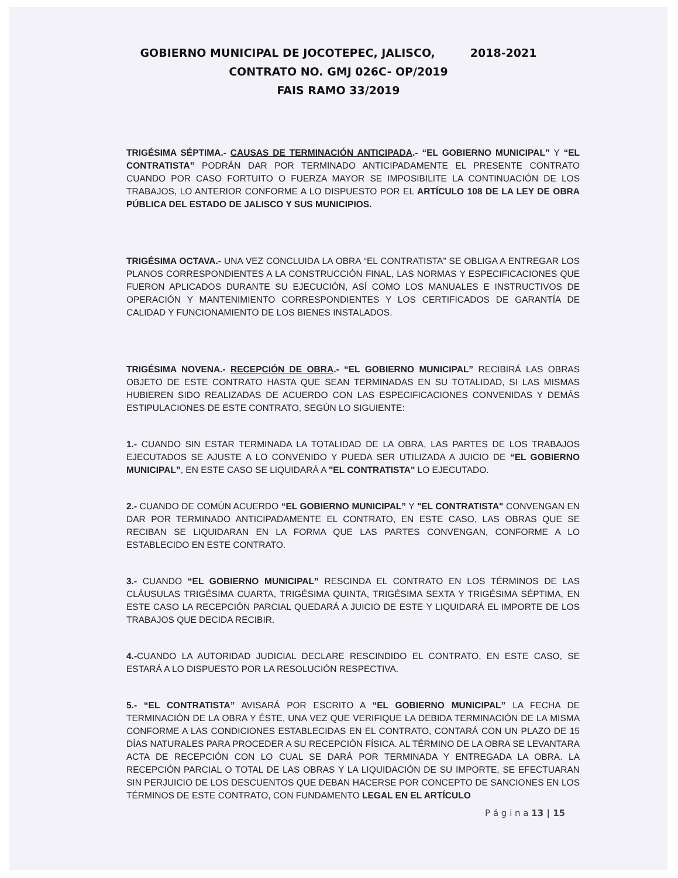GOBIERNO MUNICIPAL DE JOCOTEPEC, JALISCO, 2018-2021
CONTRATO NO. GMJ 026C- OP/2019
FAIS RAMO 33/2019
TRIGÉSIMA SÉPTIMA.- CAUSAS DE TERMINACIÓN ANTICIPADA.- “EL GOBIERNO MUNICIPAL” Y “EL CONTRATISTA” PODRÁN DAR POR TERMINADO ANTICIPADAMENTE EL PRESENTE CONTRATO CUANDO POR CASO FORTUITO O FUERZA MAYOR SE IMPOSIBILITE LA CONTINUACIÓN DE LOS TRABAJOS, LO ANTERIOR CONFORME A LO DISPUESTO POR EL ARTÍCULO 108 DE LA LEY DE OBRA PÚBLICA DEL ESTADO DE JALISCO Y SUS MUNICIPIOS.
TRIGÉSIMA OCTAVA.- UNA VEZ CONCLUIDA LA OBRA “EL CONTRATISTA” SE OBLIGA A ENTREGAR LOS PLANOS CORRESPONDIENTES A LA CONSTRUCCIÓN FINAL, LAS NORMAS Y ESPECIFICACIONES QUE FUERON APLICADOS DURANTE SU EJECUCIÓN, ASÍ COMO LOS MANUALES E INSTRUCTIVOS DE OPERACIÓN Y MANTENIMIENTO CORRESPONDIENTES Y LOS CERTIFICADOS DE GARANTÍA DE CALIDAD Y FUNCIONAMIENTO DE LOS BIENES INSTALADOS.
TRIGÉSIMA NOVENA.- RECEPCIÓN DE OBRA.- “EL GOBIERNO MUNICIPAL” RECIBIRÁ LAS OBRAS OBJETO DE ESTE CONTRATO HASTA QUE SEAN TERMINADAS EN SU TOTALIDAD, SI LAS MISMAS HUBIEREN SIDO REALIZADAS DE ACUERDO CON LAS ESPECIFICACIONES CONVENIDAS Y DEMÁS ESTIPULACIONES DE ESTE CONTRATO, SEGÚN LO SIGUIENTE:
1.- CUANDO SIN ESTAR TERMINADA LA TOTALIDAD DE LA OBRA, LAS PARTES DE LOS TRABAJOS EJECUTADOS SE AJUSTE A LO CONVENIDO Y PUEDA SER UTILIZADA A JUICIO DE “EL GOBIERNO MUNICIPAL”, EN ESTE CASO SE LIQUIDARÁ A "EL CONTRATISTA" LO EJECUTADO.
2.- CUANDO DE COMÚN ACUERDO “EL GOBIERNO MUNICIPAL” Y "EL CONTRATISTA" CONVENGAN EN DAR POR TERMINADO ANTICIPADAMENTE EL CONTRATO, EN ESTE CASO, LAS OBRAS QUE SE RECIBAN SE LIQUIDARAN EN LA FORMA QUE LAS PARTES CONVENGAN, CONFORME A LO ESTABLECIDO EN ESTE CONTRATO.
3.- CUANDO “EL GOBIERNO MUNICIPAL” RESCINDA EL CONTRATO EN LOS TÉRMINOS DE LAS CLÁUSULAS TRIGÉSIMA CUARTA, TRIGÉSIMA QUINTA, TRIGÉSIMA SEXTA Y TRIGÉSIMA SÉPTIMA, EN ESTE CASO LA RECEPCIÓN PARCIAL QUEDARÁ A JUICIO DE ESTE Y LIQUIDARÁ EL IMPORTE DE LOS TRABAJOS QUE DECIDA RECIBIR.
4.-CUANDO LA AUTORIDAD JUDICIAL DECLARE RESCINDIDO EL CONTRATO, EN ESTE CASO, SE ESTARÁ A LO DISPUESTO POR LA RESOLUCIÓN RESPECTIVA.
5.- “EL CONTRATISTA” AVISARÁ POR ESCRITO A “EL GOBIERNO MUNICIPAL” LA FECHA DE TERMINACIÓN DE LA OBRA Y ÉSTE, UNA VEZ QUE VERIFIQUE LA DEBIDA TERMINACIÓN DE LA MISMA CONFORME A LAS CONDICIONES ESTABLECIDAS EN EL CONTRATO, CONTARÁ CON UN PLAZO DE 15 DÍAS NATURALES PARA PROCEDER A SU RECEPCIÓN FÍSICA. AL TÉRMINO DE LA OBRA SE LEVANTARA ACTA DE RECEPCIÓN CON LO CUAL SE DARÁ POR TERMINADA Y ENTREGADA LA OBRA. LA RECEPCIÓN PARCIAL O TOTAL DE LAS OBRAS Y LA LIQUIDACIÓN DE SU IMPORTE, SE EFECTUARAN SIN PERJUICIO DE LOS DESCUENTOS QUE DEBAN HACERSE POR CONCEPTO DE SANCIONES EN LOS TÉRMINOS DE ESTE CONTRATO, CON FUNDAMENTO LEGAL EN EL ARTÍCULO
P á g i n a 13 | 15